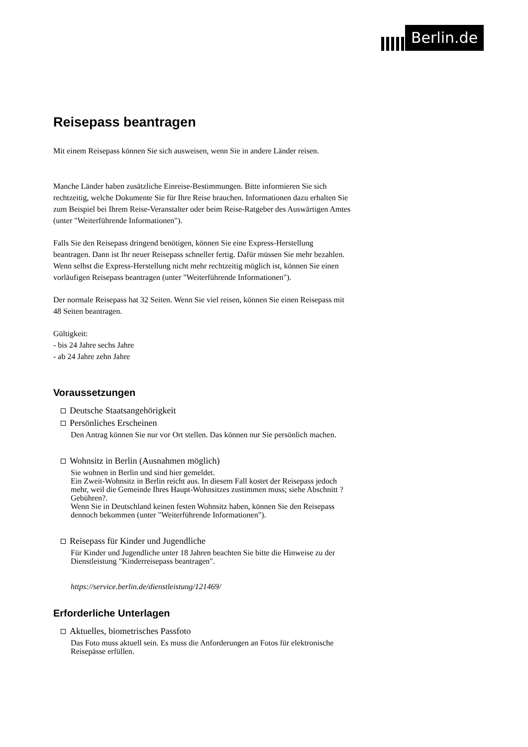Berlin.de
Reisepass beantragen
Mit einem Reisepass können Sie sich ausweisen, wenn Sie in andere Länder reisen.
Manche Länder haben zusätzliche Einreise-Bestimmungen. Bitte informieren Sie sich rechtzeitig, welche Dokumente Sie für Ihre Reise brauchen. Informationen dazu erhalten Sie zum Beispiel bei Ihrem Reise-Veranstalter oder beim Reise-Ratgeber des Auswärtigen Amtes (unter "Weiterführende Informationen").
Falls Sie den Reisepass dringend benötigen, können Sie eine Express-Herstellung beantragen. Dann ist Ihr neuer Reisepass schneller fertig. Dafür müssen Sie mehr bezahlen. Wenn selbst die Express-Herstellung nicht mehr rechtzeitig möglich ist, können Sie einen vorläufigen Reisepass beantragen (unter "Weiterführende Informationen").
Der normale Reisepass hat 32 Seiten. Wenn Sie viel reisen, können Sie einen Reisepass mit 48 Seiten beantragen.
Gültigkeit:
- bis 24 Jahre sechs Jahre
- ab 24 Jahre zehn Jahre
Voraussetzungen
Deutsche Staatsangehörigkeit
Persönliches Erscheinen
Den Antrag können Sie nur vor Ort stellen. Das können nur Sie persönlich machen.
Wohnsitz in Berlin (Ausnahmen möglich)
Sie wohnen in Berlin und sind hier gemeldet.
Ein Zweit-Wohnsitz in Berlin reicht aus. In diesem Fall kostet der Reisepass jedoch mehr, weil die Gemeinde Ihres Haupt-Wohnsitzes zustimmen muss; siehe Abschnitt ?Gebühren?.
Wenn Sie in Deutschland keinen festen Wohnsitz haben, können Sie den Reisepass dennoch bekommen (unter "Weiterführende Informationen").
Reisepass für Kinder und Jugendliche
Für Kinder und Jugendliche unter 18 Jahren beachten Sie bitte die Hinweise zu der Dienstleistung "Kinderreisepass beantragen".
https://service.berlin.de/dienstleistung/121469/
Erforderliche Unterlagen
Aktuelles, biometrisches Passfoto
Das Foto muss aktuell sein. Es muss die Anforderungen an Fotos für elektronische Reisepässe erfüllen.